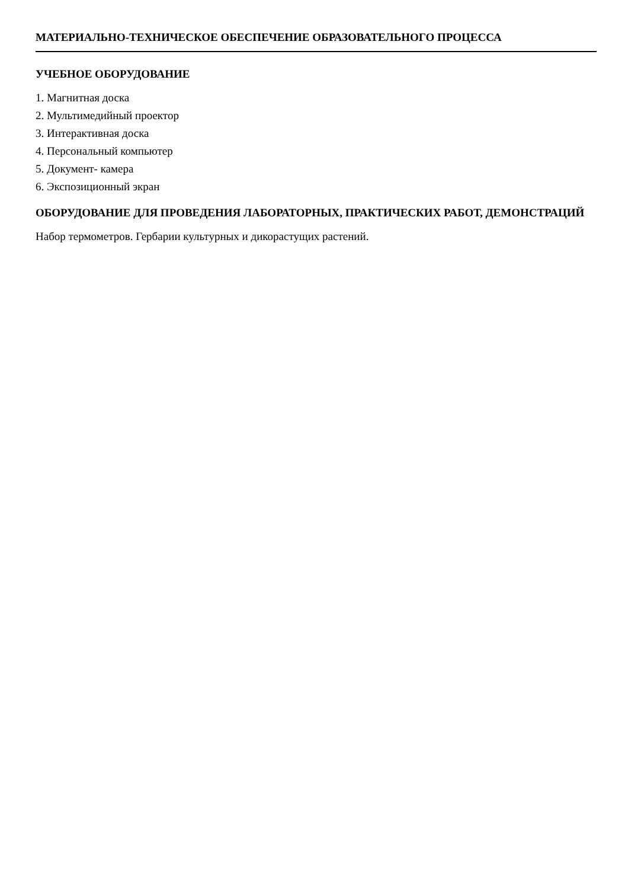МАТЕРИАЛЬНО-ТЕХНИЧЕСКОЕ ОБЕСПЕЧЕНИЕ ОБРАЗОВАТЕЛЬНОГО ПРОЦЕССА
УЧЕБНОЕ ОБОРУДОВАНИЕ
1. Магнитная доска
2. Мультимедийный проектор
3. Интерактивная доска
4. Персональный компьютер
5. Документ- камера
6. Экспозиционный экран
ОБОРУДОВАНИЕ ДЛЯ ПРОВЕДЕНИЯ ЛАБОРАТОРНЫХ, ПРАКТИЧЕСКИХ РАБОТ, ДЕМОНСТРАЦИЙ
Набор термометров. Гербарии культурных и дикорастущих растений.